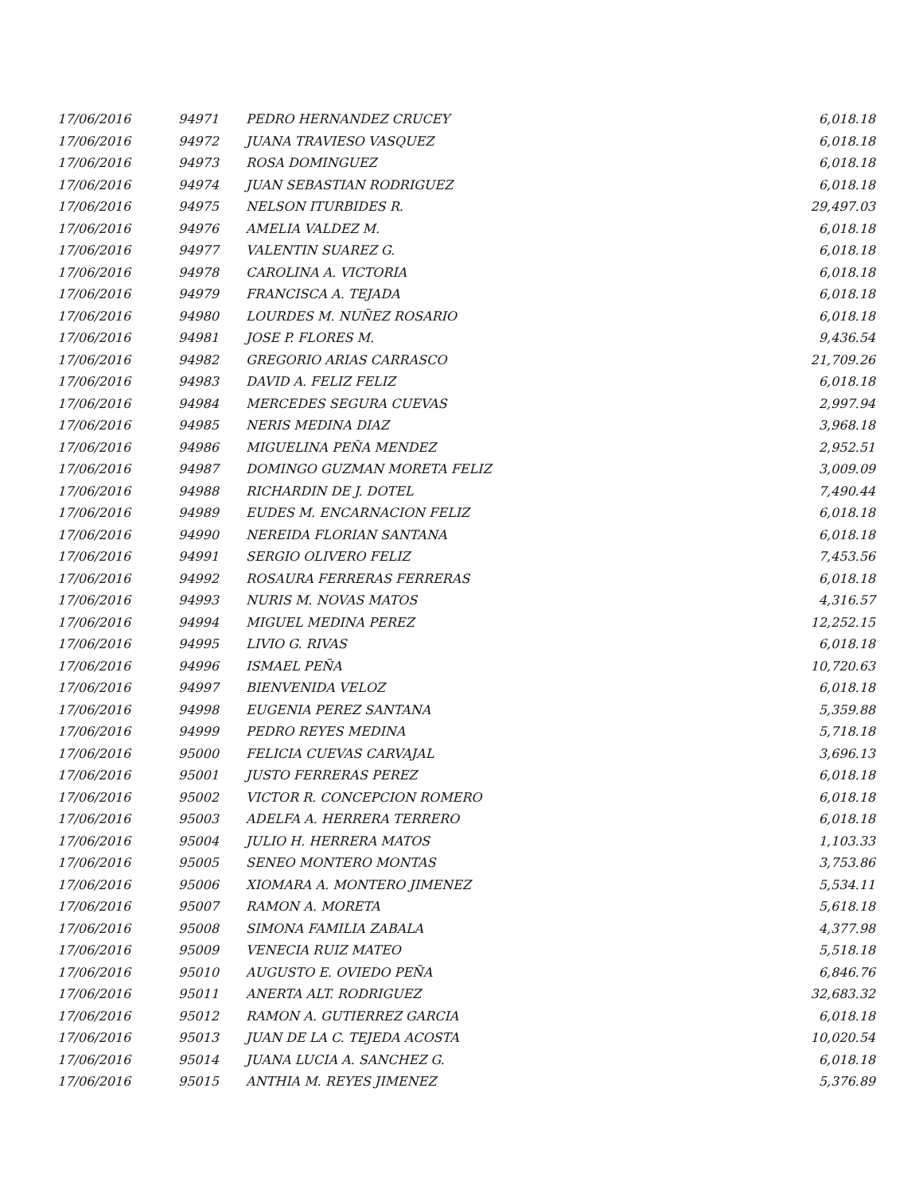| 17/06/2016 | 94971 | PEDRO HERNANDEZ CRUCEY | 6,018.18 |
| 17/06/2016 | 94972 | JUANA TRAVIESO VASQUEZ | 6,018.18 |
| 17/06/2016 | 94973 | ROSA DOMINGUEZ | 6,018.18 |
| 17/06/2016 | 94974 | JUAN SEBASTIAN RODRIGUEZ | 6,018.18 |
| 17/06/2016 | 94975 | NELSON ITURBIDES R. | 29,497.03 |
| 17/06/2016 | 94976 | AMELIA VALDEZ M. | 6,018.18 |
| 17/06/2016 | 94977 | VALENTIN SUAREZ G. | 6,018.18 |
| 17/06/2016 | 94978 | CAROLINA A. VICTORIA | 6,018.18 |
| 17/06/2016 | 94979 | FRANCISCA A. TEJADA | 6,018.18 |
| 17/06/2016 | 94980 | LOURDES M. NUÑEZ ROSARIO | 6,018.18 |
| 17/06/2016 | 94981 | JOSE P. FLORES M. | 9,436.54 |
| 17/06/2016 | 94982 | GREGORIO ARIAS CARRASCO | 21,709.26 |
| 17/06/2016 | 94983 | DAVID A. FELIZ FELIZ | 6,018.18 |
| 17/06/2016 | 94984 | MERCEDES SEGURA CUEVAS | 2,997.94 |
| 17/06/2016 | 94985 | NERIS MEDINA DIAZ | 3,968.18 |
| 17/06/2016 | 94986 | MIGUELINA PEÑA MENDEZ | 2,952.51 |
| 17/06/2016 | 94987 | DOMINGO GUZMAN MORETA FELIZ | 3,009.09 |
| 17/06/2016 | 94988 | RICHARDIN DE J. DOTEL | 7,490.44 |
| 17/06/2016 | 94989 | EUDES M. ENCARNACION FELIZ | 6,018.18 |
| 17/06/2016 | 94990 | NEREIDA FLORIAN SANTANA | 6,018.18 |
| 17/06/2016 | 94991 | SERGIO OLIVERO FELIZ | 7,453.56 |
| 17/06/2016 | 94992 | ROSAURA FERRERAS FERRERAS | 6,018.18 |
| 17/06/2016 | 94993 | NURIS M. NOVAS MATOS | 4,316.57 |
| 17/06/2016 | 94994 | MIGUEL MEDINA PEREZ | 12,252.15 |
| 17/06/2016 | 94995 | LIVIO G. RIVAS | 6,018.18 |
| 17/06/2016 | 94996 | ISMAEL PEÑA | 10,720.63 |
| 17/06/2016 | 94997 | BIENVENIDA VELOZ | 6,018.18 |
| 17/06/2016 | 94998 | EUGENIA PEREZ SANTANA | 5,359.88 |
| 17/06/2016 | 94999 | PEDRO REYES MEDINA | 5,718.18 |
| 17/06/2016 | 95000 | FELICIA CUEVAS CARVAJAL | 3,696.13 |
| 17/06/2016 | 95001 | JUSTO FERRERAS PEREZ | 6,018.18 |
| 17/06/2016 | 95002 | VICTOR R. CONCEPCION ROMERO | 6,018.18 |
| 17/06/2016 | 95003 | ADELFA A. HERRERA TERRERO | 6,018.18 |
| 17/06/2016 | 95004 | JULIO H. HERRERA MATOS | 1,103.33 |
| 17/06/2016 | 95005 | SENEO MONTERO MONTAS | 3,753.86 |
| 17/06/2016 | 95006 | XIOMARA A. MONTERO JIMENEZ | 5,534.11 |
| 17/06/2016 | 95007 | RAMON A. MORETA | 5,618.18 |
| 17/06/2016 | 95008 | SIMONA FAMILIA ZABALA | 4,377.98 |
| 17/06/2016 | 95009 | VENECIA RUIZ MATEO | 5,518.18 |
| 17/06/2016 | 95010 | AUGUSTO E. OVIEDO PEÑA | 6,846.76 |
| 17/06/2016 | 95011 | ANERTA ALT. RODRIGUEZ | 32,683.32 |
| 17/06/2016 | 95012 | RAMON A. GUTIERREZ GARCIA | 6,018.18 |
| 17/06/2016 | 95013 | JUAN DE LA C. TEJEDA ACOSTA | 10,020.54 |
| 17/06/2016 | 95014 | JUANA LUCIA A. SANCHEZ G. | 6,018.18 |
| 17/06/2016 | 95015 | ANTHIA M. REYES JIMENEZ | 5,376.89 |